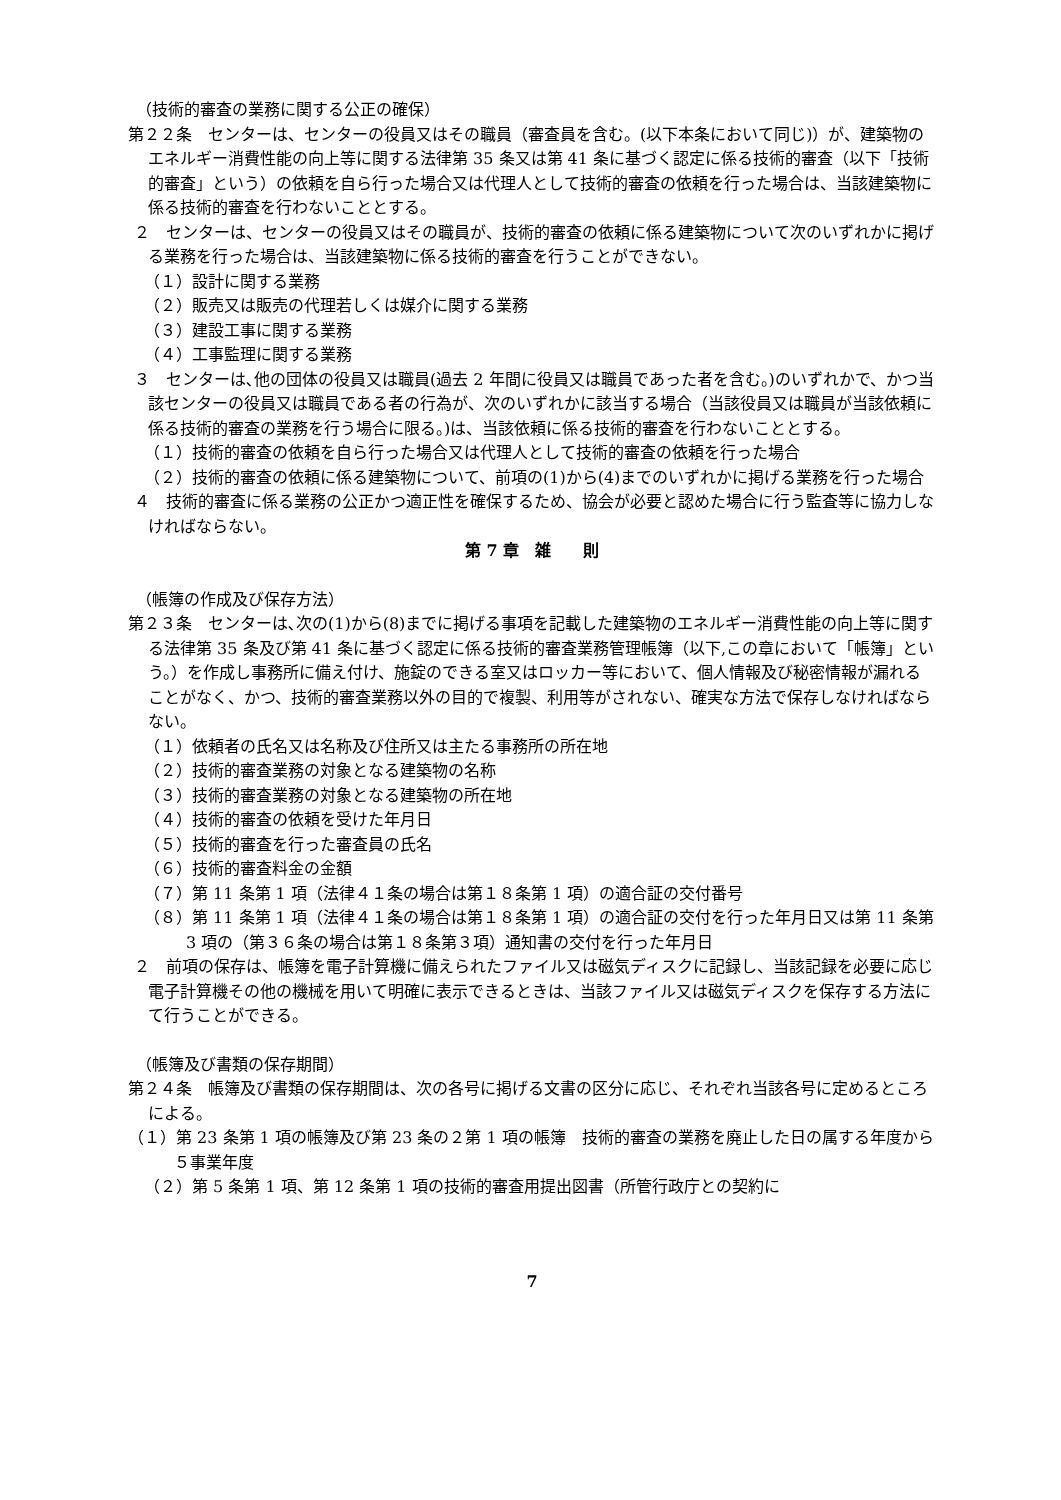（技術的審査の業務に関する公正の確保）
第２２条　センターは、センターの役員又はその職員（審査員を含む。(以下本条において同じ)）が、建築物のエネルギー消費性能の向上等に関する法律第 35 条又は第 41 条に基づく認定に係る技術的審査（以下「技術的審査」という）の依頼を自ら行った場合又は代理人として技術的審査の依頼を行った場合は、当該建築物に係る技術的審査を行わないこととする。
２　センターは、センターの役員又はその職員が、技術的審査の依頼に係る建築物について次のいずれかに掲げる業務を行った場合は、当該建築物に係る技術的審査を行うことができない。
（１）設計に関する業務
（２）販売又は販売の代理若しくは媒介に関する業務
（３）建設工事に関する業務
（４）工事監理に関する業務
３　センターは､他の団体の役員又は職員(過去 2 年間に役員又は職員であった者を含む。)のいずれかで、かつ当該センターの役員又は職員である者の行為が、次のいずれかに該当する場合（当該役員又は職員が当該依頼に係る技術的審査の業務を行う場合に限る。)は、当該依頼に係る技術的審査を行わないこととする。
（１）技術的審査の依頼を自ら行った場合又は代理人として技術的審査の依頼を行った場合
（２）技術的審査の依頼に係る建築物について、前項の(1)から(4)までのいずれかに掲げる業務を行った場合
４　技術的審査に係る業務の公正かつ適正性を確保するため、協会が必要と認めた場合に行う監査等に協力しなければならない。
第 7 章　雑　　則
（帳簿の作成及び保存方法）
第２３条　センターは､次の(1)から(8)までに掲げる事項を記載した建築物のエネルギー消費性能の向上等に関する法律第 35 条及び第 41 条に基づく認定に係る技術的審査業務管理帳簿（以下,この章において「帳簿」という。）を作成し事務所に備え付け、施錠のできる室又はロッカー等において、個人情報及び秘密情報が漏れることがなく、かつ、技術的審査業務以外の目的で複製、利用等がされない、確実な方法で保存しなければならない。
（１）依頼者の氏名又は名称及び住所又は主たる事務所の所在地
（２）技術的審査業務の対象となる建築物の名称
（３）技術的審査業務の対象となる建築物の所在地
（４）技術的審査の依頼を受けた年月日
（５）技術的審査を行った審査員の氏名
（６）技術的審査料金の金額
（７）第 11 条第 1 項（法律４１条の場合は第１８条第 1 項）の適合証の交付番号
（８）第 11 条第 1 項（法律４１条の場合は第１８条第 1 項）の適合証の交付を行った年月日又は第 11 条第 3 項の（第３６条の場合は第１８条第３項）通知書の交付を行った年月日
２　前項の保存は、帳簿を電子計算機に備えられたファイル又は磁気ディスクに記録し、当該記録を必要に応じ電子計算機その他の機械を用いて明確に表示できるときは、当該ファイル又は磁気ディスクを保存する方法にて行うことができる。
（帳簿及び書類の保存期間）
第２４条　帳簿及び書類の保存期間は、次の各号に掲げる文書の区分に応じ、それぞれ当該各号に定めるところによる。
（１）第 23 条第 1 項の帳簿及び第 23 条の２第 1 項の帳簿　技術的審査の業務を廃止した日の属する年度から５事業年度
（２）第 5 条第 1 項、第 12 条第 1 項の技術的審査用提出図書（所管行政庁との契約に
7